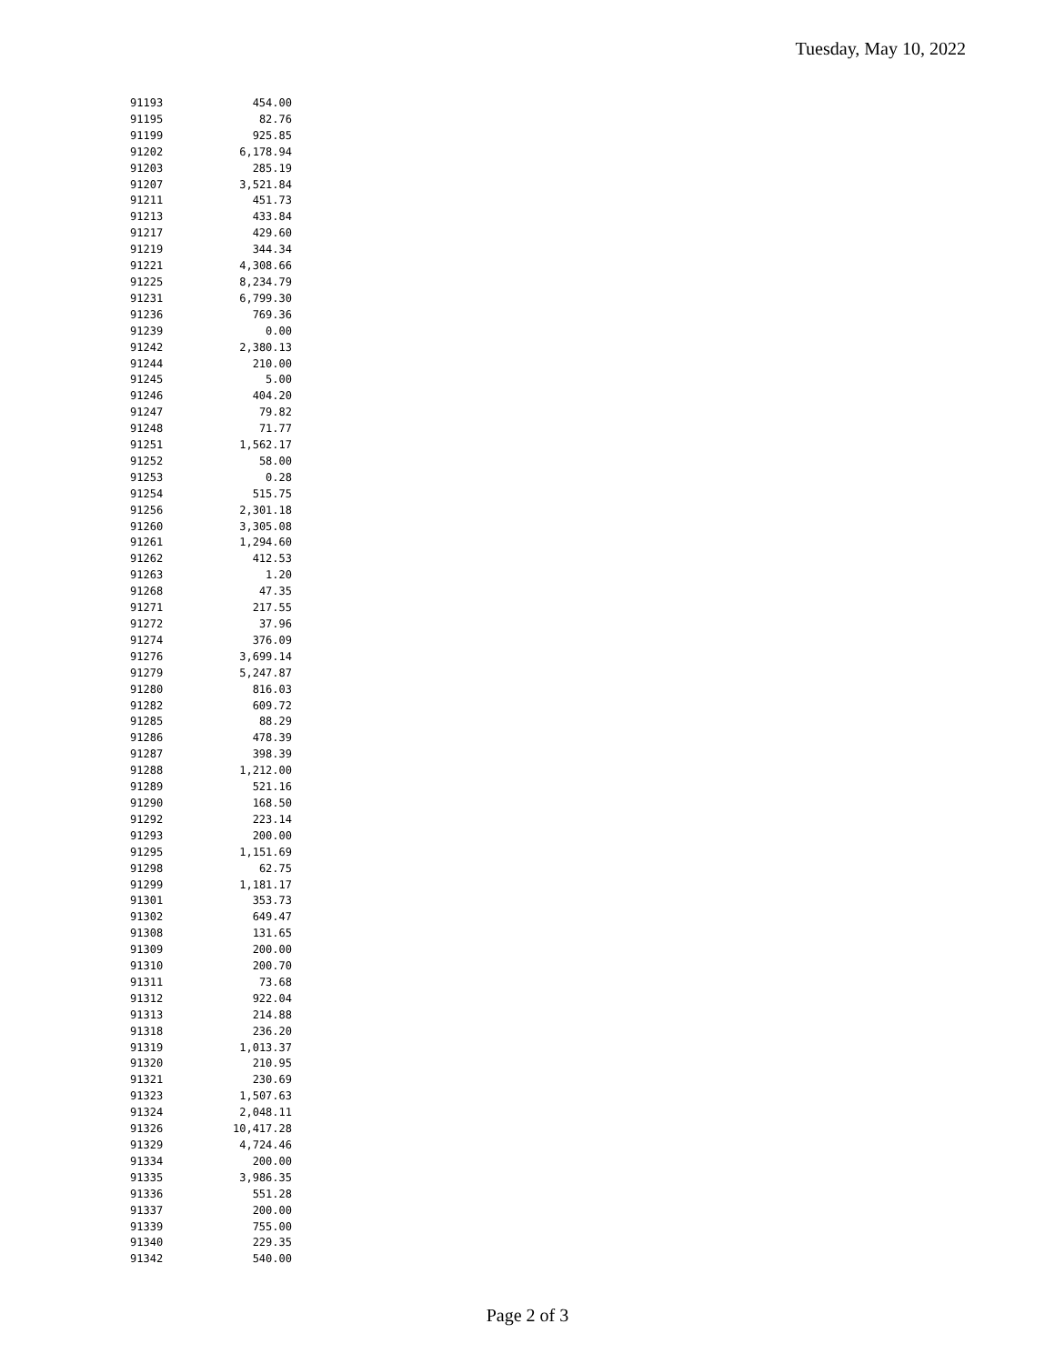Tuesday, May 10, 2022
| 91193 | 454.00 |
| 91195 | 82.76 |
| 91199 | 925.85 |
| 91202 | 6,178.94 |
| 91203 | 285.19 |
| 91207 | 3,521.84 |
| 91211 | 451.73 |
| 91213 | 433.84 |
| 91217 | 429.60 |
| 91219 | 344.34 |
| 91221 | 4,308.66 |
| 91225 | 8,234.79 |
| 91231 | 6,799.30 |
| 91236 | 769.36 |
| 91239 | 0.00 |
| 91242 | 2,380.13 |
| 91244 | 210.00 |
| 91245 | 5.00 |
| 91246 | 404.20 |
| 91247 | 79.82 |
| 91248 | 71.77 |
| 91251 | 1,562.17 |
| 91252 | 58.00 |
| 91253 | 0.28 |
| 91254 | 515.75 |
| 91256 | 2,301.18 |
| 91260 | 3,305.08 |
| 91261 | 1,294.60 |
| 91262 | 412.53 |
| 91263 | 1.20 |
| 91268 | 47.35 |
| 91271 | 217.55 |
| 91272 | 37.96 |
| 91274 | 376.09 |
| 91276 | 3,699.14 |
| 91279 | 5,247.87 |
| 91280 | 816.03 |
| 91282 | 609.72 |
| 91285 | 88.29 |
| 91286 | 478.39 |
| 91287 | 398.39 |
| 91288 | 1,212.00 |
| 91289 | 521.16 |
| 91290 | 168.50 |
| 91292 | 223.14 |
| 91293 | 200.00 |
| 91295 | 1,151.69 |
| 91298 | 62.75 |
| 91299 | 1,181.17 |
| 91301 | 353.73 |
| 91302 | 649.47 |
| 91308 | 131.65 |
| 91309 | 200.00 |
| 91310 | 200.70 |
| 91311 | 73.68 |
| 91312 | 922.04 |
| 91313 | 214.88 |
| 91318 | 236.20 |
| 91319 | 1,013.37 |
| 91320 | 210.95 |
| 91321 | 230.69 |
| 91323 | 1,507.63 |
| 91324 | 2,048.11 |
| 91326 | 10,417.28 |
| 91329 | 4,724.46 |
| 91334 | 200.00 |
| 91335 | 3,986.35 |
| 91336 | 551.28 |
| 91337 | 200.00 |
| 91339 | 755.00 |
| 91340 | 229.35 |
| 91342 | 540.00 |
Page 2 of 3